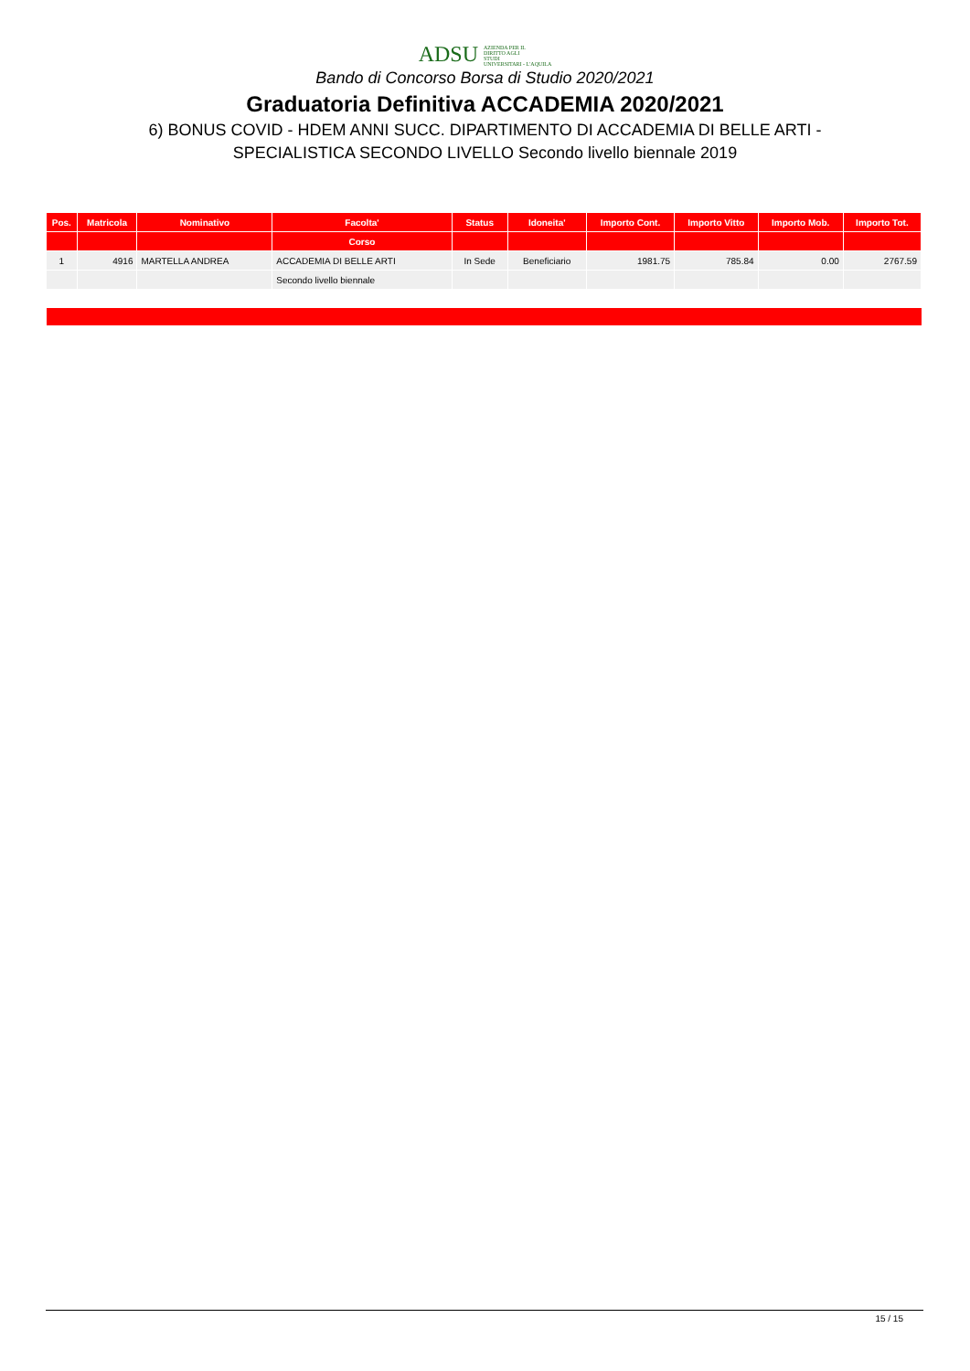ADSU AZIENDA PER IL
DIRITTO AGLI
STUDI
UNIVERSITARI - L'AQUILA
Bando di Concorso Borsa di Studio 2020/2021
Graduatoria Definitiva ACCADEMIA 2020/2021
6) BONUS COVID - HDEM ANNI SUCC. DIPARTIMENTO DI ACCADEMIA DI BELLE ARTI -
SPECIALISTICA SECONDO LIVELLO Secondo livello biennale 2019
| Pos. | Matricola | Nominativo | Facolta' | Status | Idoneita' | Importo Cont. | Importo Vitto | Importo Mob. | Importo Tot. |
| --- | --- | --- | --- | --- | --- | --- | --- | --- | --- |
| | | | Corso | | | | | | |
| 1 | 4916 | MARTELLA ANDREA | ACCADEMIA DI BELLE ARTI | In Sede | Beneficiario | 1981.75 | 785.84 | 0.00 | 2767.59 |
| | | | Secondo livello biennale | | | | | | |
15 / 15